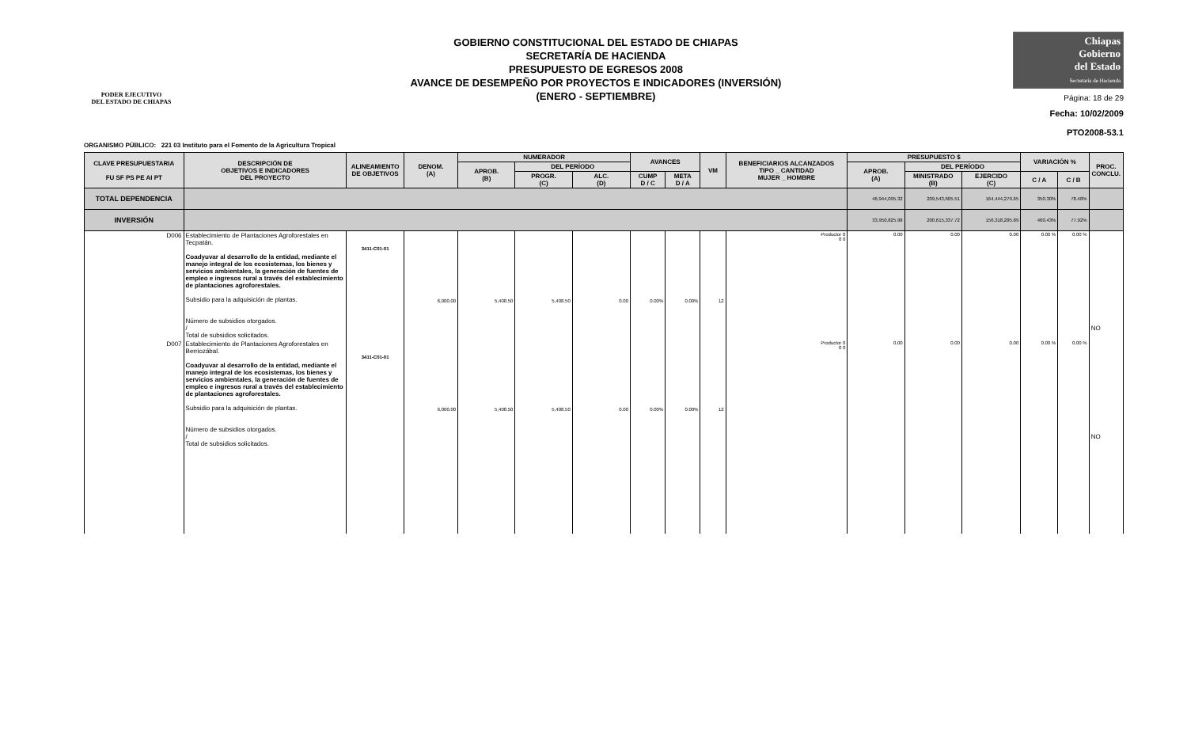PODER EJECUTIVO
DEL ESTADO DE CHIAPAS
GOBIERNO CONSTITUCIONAL DEL ESTADO DE CHIAPAS
SECRETARÍA DE HACIENDA
PRESUPUESTO DE EGRESOS 2008
AVANCE DE DESEMPEÑO POR PROYECTOS E INDICADORES (INVERSIÓN)
(ENERO - SEPTIEMBRE)
Chiapas
Gobierno
del Estado
Secretaría de Hacienda
Página: 18 de 29
Fecha: 10/02/2009
PTO2008-53.1
ORGANISMO PÚBLICO: 221 03 Instituto para el Fomento de la Agricultura Tropical
| CLAVE PRESUPUESTARIA FU SF PS PE AI PT | DESCRIPCIÓN DE OBJETIVOS E INDICADORES DEL PROYECTO | ALINEAMIENTO DE OBJETIVOS | DENOM. (A) | NUMERADOR | | | AVANCES | | VM | BENEFICIARIOS ALCANZADOS TIPO _ CANTIDAD MUJER _ HOMBRE | PRESUPUESTO $ | | | VARIACIÓN % | | PROC. CONCLU. |
| --- | --- | --- | --- | --- | --- | --- | --- | --- | --- | --- | --- | --- | --- | --- | --- | --- |
| | | | | APROB. (B) | DEL PERÍODO | | | | | | APROB. (A) | DEL PERÍODO | | | | |
| | | | | | PROGR. (C) | ALC. (D) | CUMP D / C | META D / A | | | | MINISTRADO (B) | EJERCIDO (C) | C / A | C / B | |
| TOTAL DEPENDENCIA | | | | | | | | | | | 46,944,095.32 | 209,543,605.51 | 164,444,279.65 | 350.30% | 78.48% | |
| INVERSIÓN | | | | | | | | | | | 33,950,825.98 | 200,615,337.72 | 156,318,285.89 | 460.43% | 77.92% | |
| D006 | Establecimiento de Plantaciones Agroforestales en Tecpatán. Coadyuvar al desarrollo de la entidad, mediante el manejo integral de los ecosistemas, los bienes y servicios ambientales, la generación de fuentes de empleo e ingresos rural a través del establecimiento de plantaciones agroforestales. Subsidio para la adquisición de plantas. Número de subsidios otorgados. / Total de subsidios solicitados. | 3411-C01-01 | 6,000.00 | 5,408.50 | 5,408.50 | 0.00 | 0.00% | 0.00% | 12 | Productor 0 0 0 | 0.00 | 0.00 | 0.00 | 0.00 % | 0.00 % | NO |
| D007 | Establecimiento de Plantaciones Agroforestales en Berriozábal. Coadyuvar al desarrollo de la entidad, mediante el manejo integral de los ecosistemas, los bienes y servicios ambientales, la generación de fuentes de empleo e ingresos rural a través del establecimiento de plantaciones agroforestales. Subsidio para la adquisición de plantas. Número de subsidios otorgados. / Total de subsidios solicitados. | 3411-C01-01 | 6,000.00 | 5,408.50 | 5,408.50 | 0.00 | 0.00% | 0.00% | 12 | Productor 0 0 0 | 0.00 | 0.00 | 0.00 | 0.00 % | 0.00 % | NO |